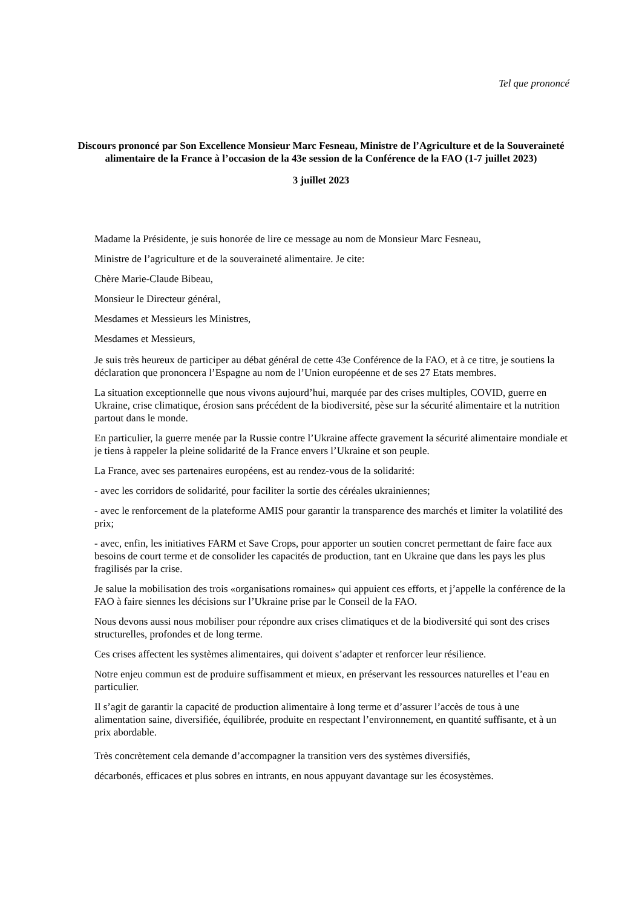Tel que prononcé
Discours prononcé par Son Excellence Monsieur Marc Fesneau, Ministre de l’Agriculture et de la Souveraineté alimentaire de la France à l’occasion de la 43e session de la Conférence de la FAO (1-7 juillet 2023)
3 juillet 2023
Madame la Présidente, je suis honorée de lire ce message au nom de Monsieur Marc Fesneau,
Ministre de l’agriculture et de la souveraineté alimentaire. Je cite:
Chère Marie-Claude Bibeau,
Monsieur le Directeur général,
Mesdames et Messieurs les Ministres,
Mesdames et Messieurs,
Je suis très heureux de participer au débat général de cette 43e Conférence de la FAO, et à ce titre, je soutiens la déclaration que prononcera l’Espagne au nom de l’Union européenne et de ses 27 Etats membres.
La situation exceptionnelle que nous vivons aujourd’hui, marquée par des crises multiples, COVID, guerre en Ukraine, crise climatique, érosion sans précédent de la biodiversité, pèse sur la sécurité alimentaire et la nutrition partout dans le monde.
En particulier, la guerre menée par la Russie contre l’Ukraine affecte gravement la sécurité alimentaire mondiale et je tiens à rappeler la pleine solidarité de la France envers l’Ukraine et son peuple.
La France, avec ses partenaires européens, est au rendez-vous de la solidarité:
- avec les corridors de solidarité, pour faciliter la sortie des céréales ukrainiennes;
- avec le renforcement de la plateforme AMIS pour garantir la transparence des marchés et limiter la volatilité des prix;
- avec, enfin, les initiatives FARM et Save Crops, pour apporter un soutien concret permettant de faire face aux besoins de court terme et de consolider les capacités de production, tant en Ukraine que dans les pays les plus fragilisés par la crise.
Je salue la mobilisation des trois «organisations romaines» qui appuient ces efforts, et j’appelle la conférence de la FAO à faire siennes les décisions sur l’Ukraine prise par le Conseil de la FAO.
Nous devons aussi nous mobiliser pour répondre aux crises climatiques et de la biodiversité qui sont des crises structurelles, profondes et de long terme.
Ces crises affectent les systèmes alimentaires, qui doivent s’adapter et renforcer leur résilience.
Notre enjeu commun est de produire suffisamment et mieux, en préservant les ressources naturelles et l’eau en particulier.
Il s’agit de garantir la capacité de production alimentaire à long terme et d’assurer l’accès de tous à une alimentation saine, diversifiée, équilibrée, produite en respectant l’environnement, en quantité suffisante, et à un prix abordable.
Très concrètement cela demande d’accompagner la transition vers des systèmes diversifiés,
décarbonés, efficaces et plus sobres en intrants, en nous appuyant davantage sur les écosystèmes.